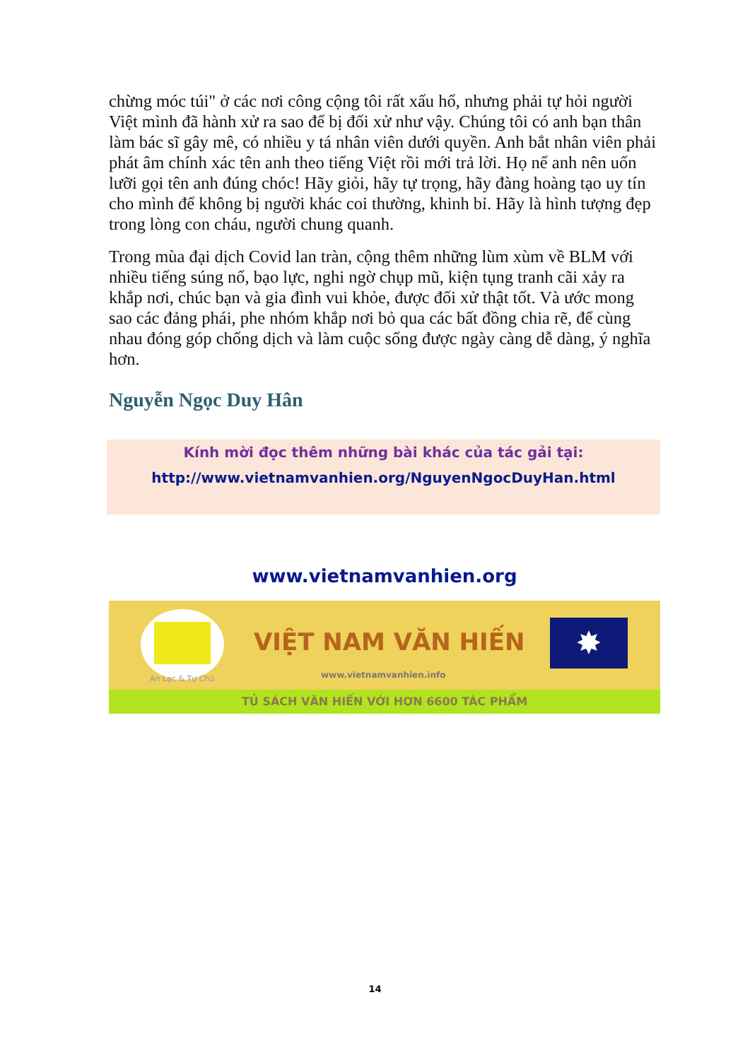chừng móc túi" ở các nơi công cộng tôi rất xấu hổ, nhưng phải tự hỏi người Việt mình đã hành xử ra sao để bị đối xử như vậy. Chúng tôi có anh bạn thân làm bác sĩ gây mê, có nhiều y tá nhân viên dưới quyền. Anh bắt nhân viên phải phát âm chính xác tên anh theo tiếng Việt rồi mới trả lời. Họ nể anh nên uốn lưỡi gọi tên anh đúng chóc! Hãy giỏi, hãy tự trọng, hãy đàng hoàng tạo uy tín cho mình để không bị người khác coi thường, khinh bỉ. Hãy là hình tượng đẹp trong lòng con cháu, người chung quanh.
Trong mùa đại dịch Covid lan tràn, cộng thêm những lùm xùm về BLM với nhiều tiếng súng nổ, bạo lực, nghi ngờ chụp mũ, kiện tụng tranh cãi xảy ra khắp nơi, chúc bạn và gia đình vui khỏe, được đối xử thật tốt. Và ước mong sao các đảng phái, phe nhóm khắp nơi bỏ qua các bất đồng chia rẽ, để cùng nhau đóng góp chống dịch và làm cuộc sống được ngày càng dễ dàng, ý nghĩa hơn.
Nguyễn Ngọc Duy Hân
Kính mời đọc thêm những bài khác của tác gải tại:
http://www.vietnamvanhien.org/NguyenNgocDuyHan.html
www.vietnamvanhien.org
An Lạc & Tự Chủ
VIỆT NAM VĂN HIẾN
www.vietnamvanhien.info
✸
TỦ SÁCH VĂN HIẾN VỚI HƠN 6600 TÁC PHẨM
14